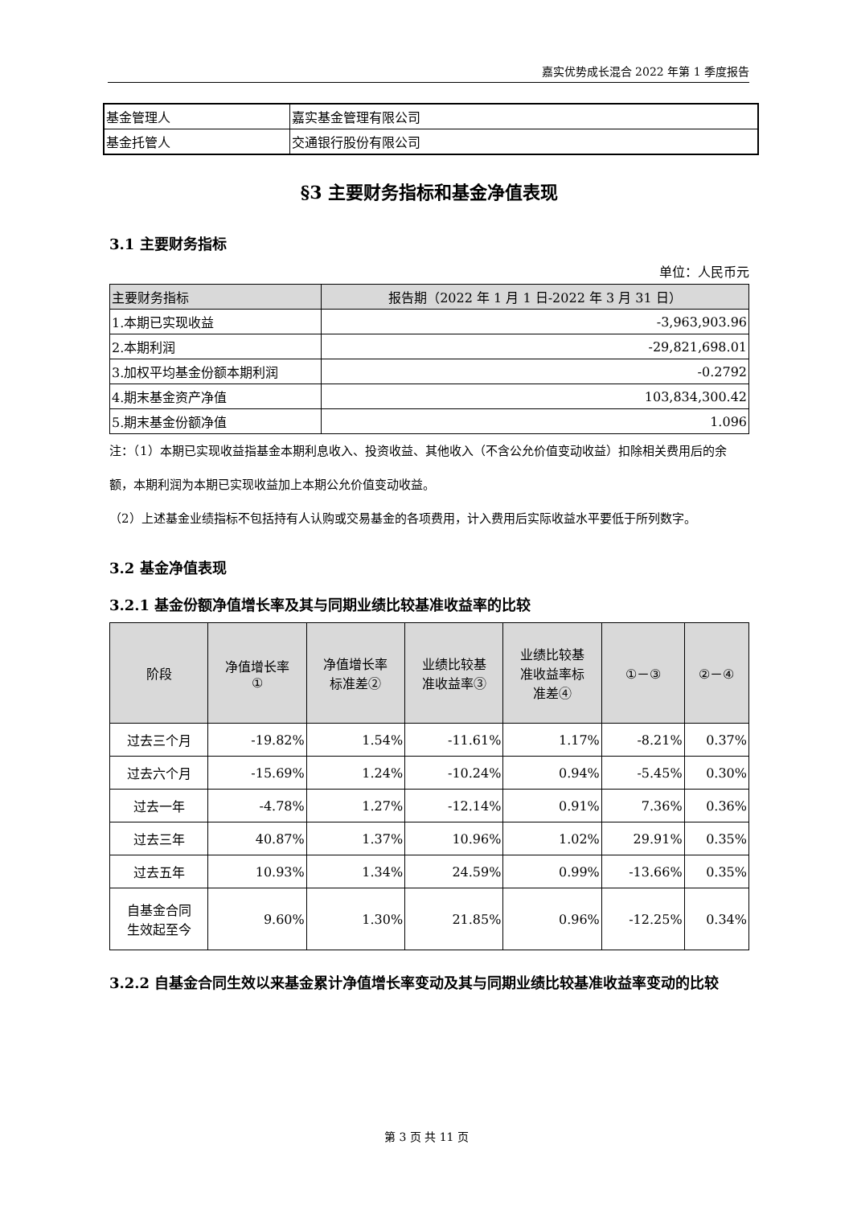嘉实优势成长混合 2022 年第 1 季度报告
| 基金管理人 | 嘉实基金管理有限公司 |
| 基金托管人 | 交通银行股份有限公司 |
§3 主要财务指标和基金净值表现
3.1 主要财务指标
单位：人民币元
| 主要财务指标 | 报告期（2022 年 1 月 1 日-2022 年 3 月 31 日） |
| --- | --- |
| 1.本期已实现收益 | -3,963,903.96 |
| 2.本期利润 | -29,821,698.01 |
| 3.加权平均基金份额本期利润 | -0.2792 |
| 4.期末基金资产净值 | 103,834,300.42 |
| 5.期末基金份额净值 | 1.096 |
注：（1）本期已实现收益指基金本期利息收入、投资收益、其他收入（不含公允价值变动收益）扣除相关费用后的余额，本期利润为本期已实现收益加上本期公允价值变动收益。
（2）上述基金业绩指标不包括持有人认购或交易基金的各项费用，计入费用后实际收益水平要低于所列数字。
3.2 基金净值表现
3.2.1 基金份额净值增长率及其与同期业绩比较基准收益率的比较
| 阶段 | 净值增长率 ① | 净值增长率 标准差② | 业绩比较基 准收益率③ | 业绩比较基 准收益率标 准差④ | ①－③ | ②－④ |
| --- | --- | --- | --- | --- | --- | --- |
| 过去三个月 | -19.82% | 1.54% | -11.61% | 1.17% | -8.21% | 0.37% |
| 过去六个月 | -15.69% | 1.24% | -10.24% | 0.94% | -5.45% | 0.30% |
| 过去一年 | -4.78% | 1.27% | -12.14% | 0.91% | 7.36% | 0.36% |
| 过去三年 | 40.87% | 1.37% | 10.96% | 1.02% | 29.91% | 0.35% |
| 过去五年 | 10.93% | 1.34% | 24.59% | 0.99% | -13.66% | 0.35% |
| 自基金合同 生效起至今 | 9.60% | 1.30% | 21.85% | 0.96% | -12.25% | 0.34% |
3.2.2 自基金合同生效以来基金累计净值增长率变动及其与同期业绩比较基准收益率变动的比较
第 3 页 共 11 页